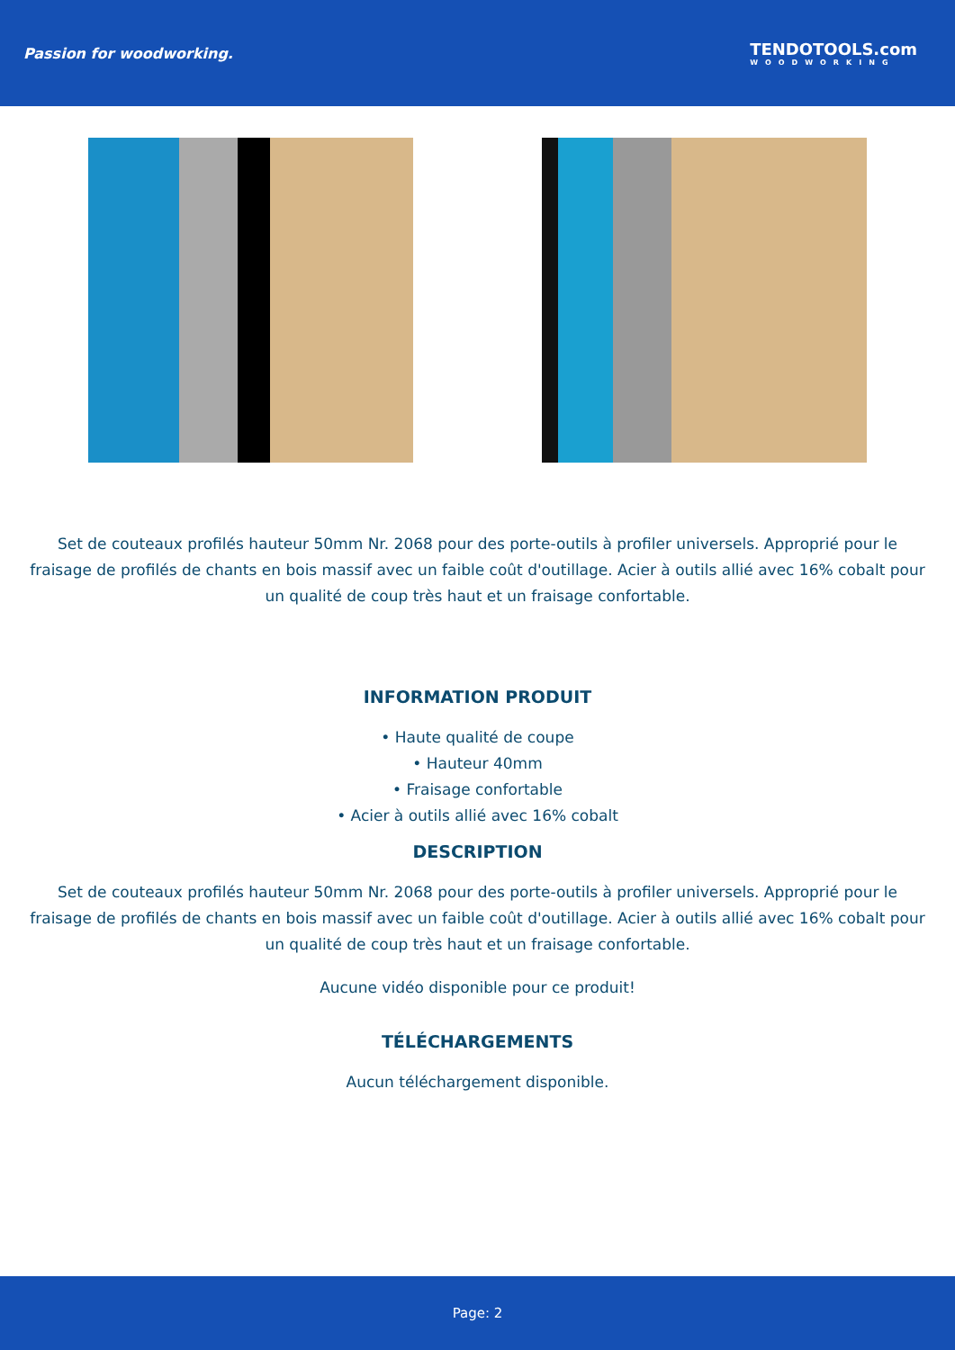Passion for woodworking. TENDOTOOLS.com
WOODWORKING
Set de couteaux profilés hauteur 50mm Nr. 2068 pour des porte-outils à profiler universels. Approprié pour le fraisage de profilés de chants en bois massif avec un faible coût d'outillage. Acier à outils allié avec 16% cobalt pour un qualité de coup très haut et un fraisage confortable.
INFORMATION PRODUIT
• Haute qualité de coupe
• Hauteur 40mm
• Fraisage confortable
• Acier à outils allié avec 16% cobalt
DESCRIPTION
Set de couteaux profilés hauteur 50mm Nr. 2068 pour des porte-outils à profiler universels. Approprié pour le fraisage de profilés de chants en bois massif avec un faible coût d'outillage. Acier à outils allié avec 16% cobalt pour un qualité de coup très haut et un fraisage confortable.
Aucune vidéo disponible pour ce produit!
TÉLÉCHARGEMENTS
Aucun téléchargement disponible.
Page: 2